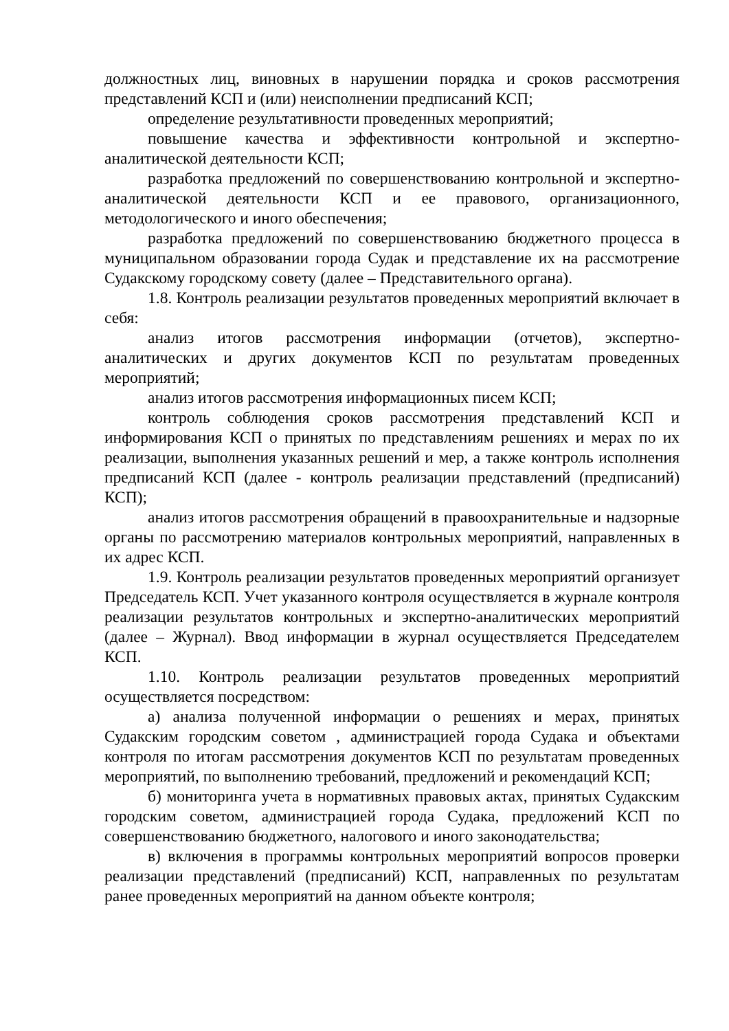должностных лиц, виновных в нарушении порядка и сроков рассмотрения представлений КСП и (или) неисполнении предписаний КСП;
определение результативности проведенных мероприятий;
повышение качества и эффективности контрольной и экспертно-аналитической деятельности КСП;
разработка предложений по совершенствованию контрольной и экспертно-аналитической деятельности КСП и ее правового, организационного, методологического и иного обеспечения;
разработка предложений по совершенствованию бюджетного процесса в муниципальном образовании города Судак и представление их на рассмотрение Судакскому городскому совету (далее – Представительного органа).
1.8. Контроль реализации результатов проведенных мероприятий включает в себя:
анализ итогов рассмотрения информации (отчетов), экспертно-аналитических и других документов КСП по результатам проведенных мероприятий;
анализ итогов рассмотрения информационных писем КСП;
контроль соблюдения сроков рассмотрения представлений КСП и информирования КСП о принятых по представлениям решениях и мерах по их реализации, выполнения указанных решений и мер, а также контроль исполнения предписаний КСП (далее - контроль реализации представлений (предписаний) КСП);
анализ итогов рассмотрения обращений в правоохранительные и надзорные органы по рассмотрению материалов контрольных мероприятий, направленных в их адрес КСП.
1.9. Контроль реализации результатов проведенных мероприятий организует Председатель КСП. Учет указанного контроля осуществляется в журнале контроля реализации результатов контрольных и экспертно-аналитических мероприятий (далее – Журнал). Ввод информации в журнал осуществляется Председателем КСП.
1.10. Контроль реализации результатов проведенных мероприятий осуществляется посредством:
а) анализа полученной информации о решениях и мерах, принятых Судакским городским советом , администрацией города Судака и объектами контроля по итогам рассмотрения документов КСП по результатам проведенных мероприятий, по выполнению требований, предложений и рекомендаций КСП;
б) мониторинга учета в нормативных правовых актах, принятых Судакским городским советом, администрацией города Судака, предложений КСП по совершенствованию бюджетного, налогового и иного законодательства;
в) включения в программы контрольных мероприятий вопросов проверки реализации представлений (предписаний) КСП, направленных по результатам ранее проведенных мероприятий на данном объекте контроля;